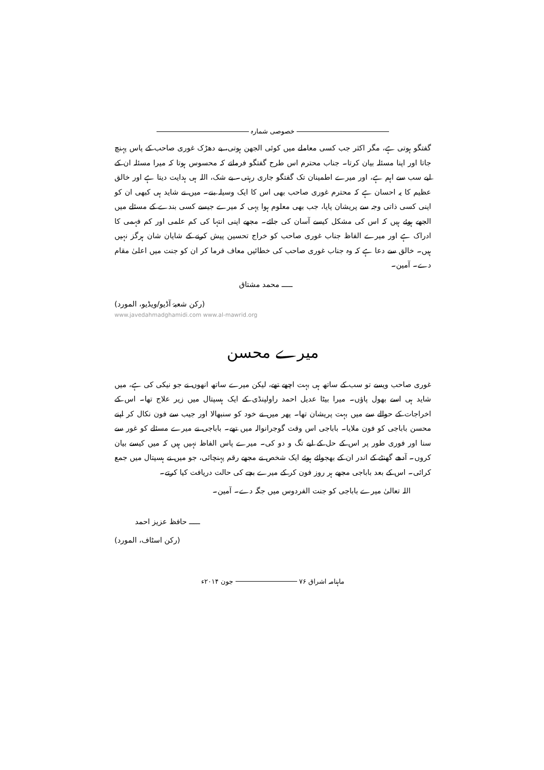خصوصی شمارہ
گفتگو ہوتی ہے، مگر اکثر جب کسی معاملے میں کوئی الجھن ہوتی، بے دھڑک غوری صاحب کے پاس پہنچ جاتا اور اپنا مسئلہ بیان کرتا۔ جناب محترم اس طرح گفتگو فرماتے کہ محسوس ہوتا کہ میرا مسئلہ ان کے لیے سب سے اہم ہے، اور میرے اطمینان تک گفتگو جاری رہتی۔ بے شک، اللہ ہی ہدایت دیتا ہے اور خالق عظیم کا یہ احسان ہے کہ محترم غوری صاحب بھی اس کا ایک وسیلہ بنے۔ میں نے شاید ہی کبھی ان کو اپنی کسی ذاتی وجہ سے پریشان پایا، جب بھی معلوم ہوا یہی کہ میرے جیسے کسی بندے کے مسئلے میں الجھے ہوئے ہیں کہ اس کی مشکل کیسے آسان کی جائے۔ مجھے اپنی انتہا کی کم علمی اور کم فہمی کا ادراک ہے اور میرے الفاظ جناب غوری صاحب کو خراج تحسین پیش کرنے کے شایان شان ہرگز نہیں ہیں۔ خالق سے دعا ہے کہ وہ جناب غوری صاحب کی خطائیں معاف فرما کر ان کو جنت میں اعلیٰ مقام دے۔ آمین۔
ـــــ محمد مشتاق
(رکن شعبۂ آڈیو/ویڈیو، المورد)
www.javedahmadghamidi.com www.al-mawrid.org
میرے محسن
غوری صاحب ویسے تو سب کے ساتھ ہی بہت اچھے تھے، لیکن میرے ساتھ انھوں نے جو نیکی کی ہے، میں شاید ہی اسے بھول پاؤں۔ میرا بیٹا عدیل احمد راولپنڈی کے ایک ہسپتال میں زیر علاج تھا۔ اس کے اخراجات کے حوالے سے میں بہت پریشان تھا۔ پھر میں نے خود کو سنبھالا اور جیب سے فون نکال کر اپنے محسن باباجی کو فون ملایا۔ باباجی اس وقت گوجرانوالہ میں تھے۔ باباجی نے میرے مسئلے کو غور سے سنا اور فوری طور پر اس کے حل کے لیے تگ و دو کی۔ میرے پاس الفاظ نہیں ہیں کہ میں کیسے بیان کروں۔ آدھے گھنٹے کے اندر ان کے بھجوائے ہوئے ایک شخص نے مجھے رقم پہنچائی، جو میں نے ہسپتال میں جمع کرائی۔ اس کے بعد باباجی مجھے ہر روز فون کر کے میرے بچے کی حالت دریافت کیا کرتے۔
اللہ تعالیٰ میرے باباجی کو جنت الفردوس میں جگہ دے۔ آمین۔
ـــــ حافظ عزیز احمد
(رکن اسٹاف، المورد)
ماہنامہ اشراق ۷۶ جون ۲۰۱۴ء